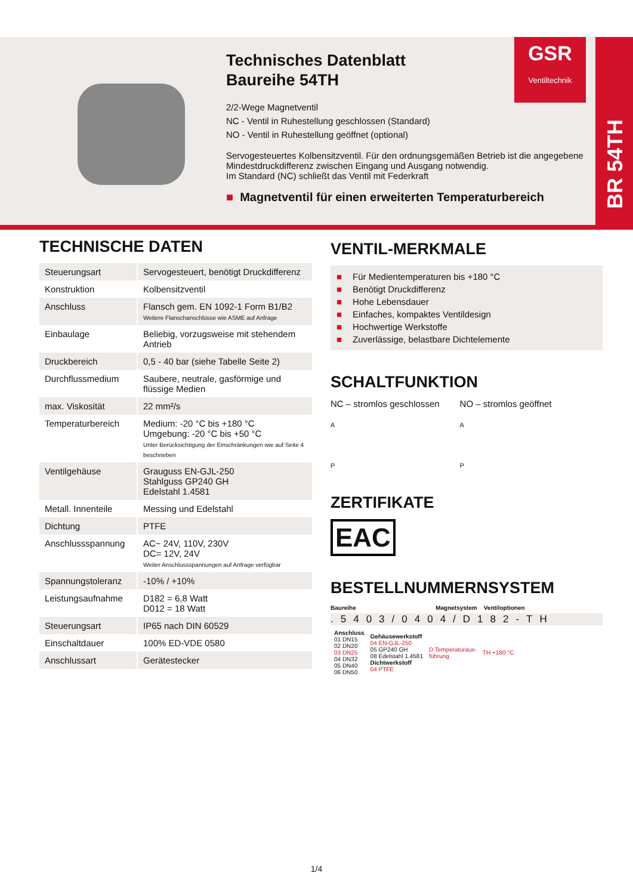GSR
Ventiltechnik
BR 54TH
Technisches Datenblatt
Baureihe 54TH
2/2-Wege Magnetventil
NC - Ventil in Ruhestellung geschlossen (Standard)
NO - Ventil in Ruhestellung geöffnet (optional)
Servogesteuertes Kolbensitzventil. Für den ordnungsgemäßen Betrieb ist die angegebene Mindestdruckdifferenz zwischen Eingang und Ausgang notwendig.
Im Standard (NC) schließt das Ventil mit Federkraft
■ Magnetventil für einen erweiterten Temperaturbereich
TECHNISCHE DATEN
| Steuerungsart | Servogesteuert, benötigt Druckdifferenz |
| Konstruktion | Kolbensitzventil |
| Anschluss | Flansch gem. EN 1092-1 Form B1/B2 Weitere Flanschanschlüsse wie ASME auf Anfrage |
| Einbaulage | Beliebig, vorzugsweise mit stehendem Antrieb |
| Druckbereich | 0,5 - 40 bar (siehe Tabelle Seite 2) |
| Durchflussmedium | Saubere, neutrale, gasförmige und flüssige Medien |
| max. Viskosität | 22 mm²/s |
| Temperaturbereich | Medium: -20 °C bis +180 °C Umgebung: -20 °C bis +50 °C Unter Berücksichtigung der Einschränkungen wie auf Seite 4 beschrieben |
| Ventilgehäuse | Grauguss EN-GJL-250 Stahlguss GP240 GH Edelstahl 1.4581 |
| Metall. Innenteile | Messing und Edelstahl |
| Dichtung | PTFE |
| Anschlussspannung | AC~ 24V, 110V, 230V DC= 12V, 24V Weiter Anschlussspannungen auf Anfrage verfügbar |
| Spannungstoleranz | -10% / +10% |
| Leistungsaufnahme | D182 = 6,8 Watt D012 = 18 Watt |
| Steuerungsart | IP65 nach DIN 60529 |
| Einschaltdauer | 100% ED-VDE 0580 |
| Anschlussart | Gerätestecker |
VENTIL-MERKMALE
■ Für Medientemperaturen bis +180 °C
■ Benötigt Druckdifferenz
■ Hohe Lebensdauer
■ Einfaches, kompaktes Ventildesign
■ Hochwertige Werkstoffe
■ Zuverlässige, belastbare Dichtelemente
SCHALTFUNKTION
NC – stromlos geschlossen
A
P
NO – stromlos geöffnet
A
P
ZERTIFIKATE
EAC
BESTELLNUMMERNSYSTEM
Baureihe Magnetsystem Ventiloptionen
.5403/0404/D182-TH
| Anschluss 01 DN15 02 DN20 03 DN25 04 DN32 05 DN40 06 DN50 | Gehäusewerkstoff 04 EN-GJL-250 05 GP240 GH 08 Edelstahl 1.4581 Dichtwerkstoff 04 PTFE | D Temperaturaus- führung | TH +180 °C |
1/4